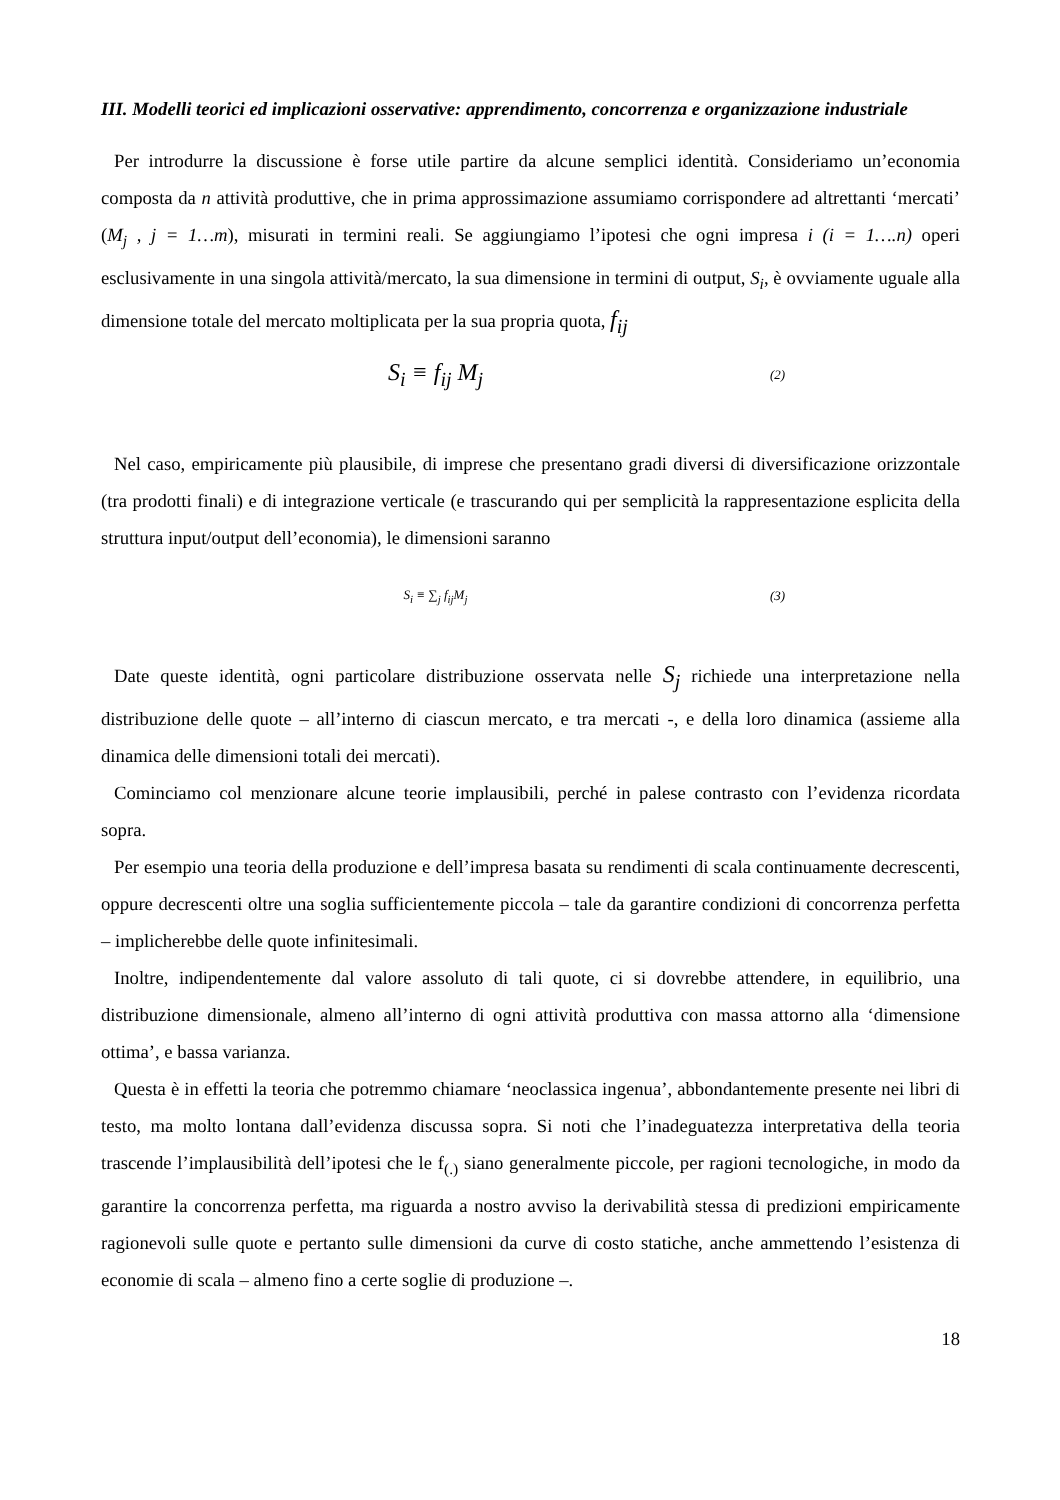III. Modelli teorici ed implicazioni osservative: apprendimento, concorrenza e organizzazione industriale
Per introdurre la discussione è forse utile partire da alcune semplici identità. Consideriamo un’economia composta da n attività produttive, che in prima approssimazione assumiamo corrispondere ad altrettanti ‘mercati’ (M<sub>j</sub> , j = 1…m), misurati in termini reali. Se aggiungiamo l’ipotesi che ogni impresa i (i = 1….n) operi esclusivamente in una singola attività/mercato, la sua dimensione in termini di output, S<sub>i</sub>, è ovviamente uguale alla dimensione totale del mercato moltiplicata per la sua propria quota, f<sub>ij</sub>
S<sub>i</sub> ≡ f<sub>ij</sub> M<sub>j</sub> (2)
Nel caso, empiricamente più plausibile, di imprese che presentano gradi diversi di diversificazione orizzontale (tra prodotti finali) e di integrazione verticale (e trascurando qui per semplicità la rappresentazione esplicita della struttura input/output dell’economia), le dimensioni saranno
S<sub>i</sub> ≡ ∑<sub>j</sub> f<sub>ij</sub>M<sub>j</sub> (3)
Date queste identità, ogni particolare distribuzione osservata nelle S<sub>j</sub> richiede una interpretazione nella distribuzione delle quote – all’interno di ciascun mercato, e tra mercati -, e della loro dinamica (assieme alla dinamica delle dimensioni totali dei mercati).
Cominciamo col menzionare alcune teorie implausibili, perché in palese contrasto con l’evidenza ricordata sopra.
Per esempio una teoria della produzione e dell’impresa basata su rendimenti di scala continuamente decrescenti, oppure decrescenti oltre una soglia sufficientemente piccola – tale da garantire condizioni di concorrenza perfetta – implicherebbe delle quote infinitesimali.
Inoltre, indipendentemente dal valore assoluto di tali quote, ci si dovrebbe attendere, in equilibrio, una distribuzione dimensionale, almeno all’interno di ogni attività produttiva con massa attorno alla ‘dimensione ottima’, e bassa varianza.
Questa è in effetti la teoria che potremmo chiamare ‘neoclassica ingenua’, abbondantemente presente nei libri di testo, ma molto lontana dall’evidenza discussa sopra. Si noti che l’inadeguatezza interpretativa della teoria trascende l’implausibilità dell’ipotesi che le f<sub>(.)</sub> siano generalmente piccole, per ragioni tecnologiche, in modo da garantire la concorrenza perfetta, ma riguarda a nostro avviso la derivabilità stessa di predizioni empiricamente ragionevoli sulle quote e pertanto sulle dimensioni da curve di costo statiche, anche ammettendo l’esistenza di economie di scala – almeno fino a certe soglie di produzione –.
18